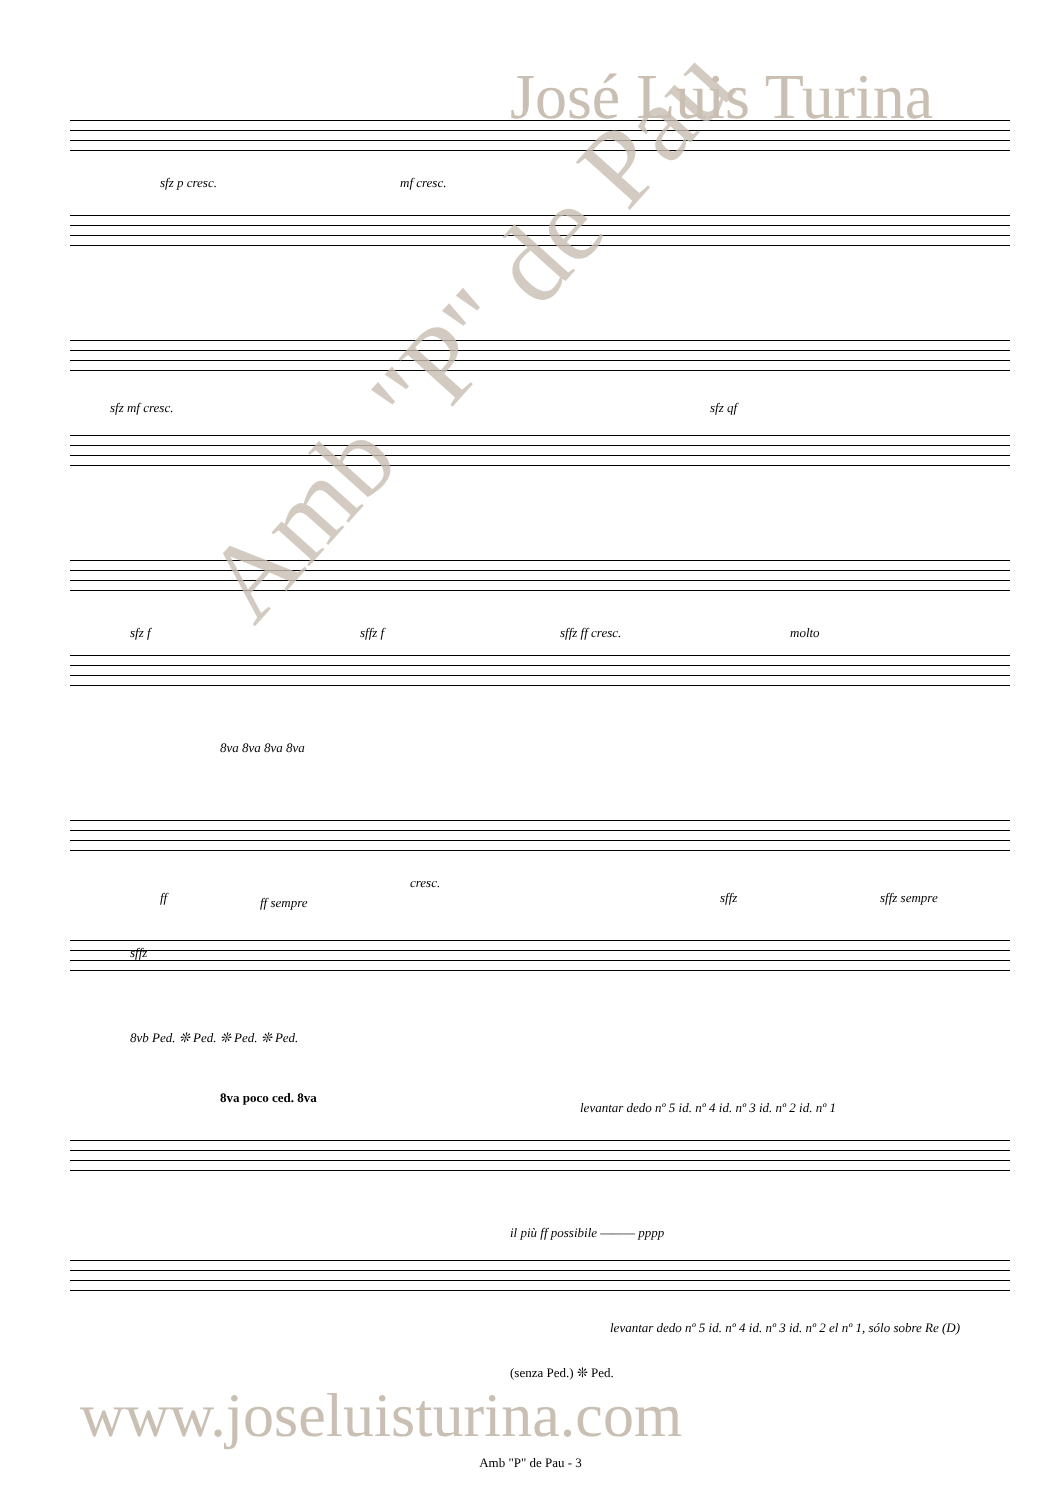José Luis Turina
sfz p cresc. mf cresc.
sfz mf cresc. sfz qf
sfz f sffz f sffz ff cresc. molto
8va 8va 8va 8va
ff ff sempre
cresc.
sffz sffz sempre
sffz
8vb Ped. ❊ Ped. ❊ Ped. ❊ Ped.
8va poco ced. 8va
levantar dedo nº 5 id. nº 4 id. nº 3 id. nº 2 id. nº 1
il più ff possibile ——— pppp
levantar dedo nº 5 id. nº 4 id. nº 3 id. nº 2 el nº 1, sólo sobre Re (D)
(senza Ped.) ❊ Ped.
www.joseluisturina.com
Amb "P" de Pau
Amb "P" de Pau - 3